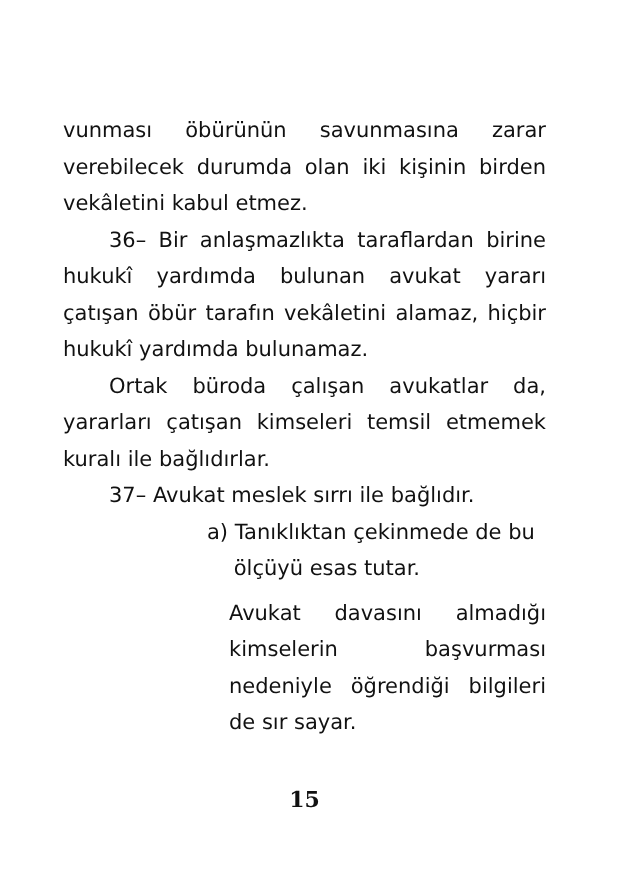vunması öbürünün savunmasına zarar verebilecek durumda olan iki kişinin birden vekâletini kabul etmez.
36– Bir anlaşmazlıkta taraflardan birine hukukî yardımda bulunan avukat yararı çatışan öbür tarafın vekâletini alamaz, hiçbir hukukî yardımda bulunamaz.
Ortak büroda çalışan avukatlar da, yararları çatışan kimseleri temsil etmemek kuralı ile bağlıdırlar.
37– Avukat meslek sırrı ile bağlıdır.
a) Tanıklıktan çekinmede de bu
ölçüyü esas tutar.
Avukat davasını almadığı kimselerin başvurması nedeniyle öğrendiği bilgileri de sır sayar.
15